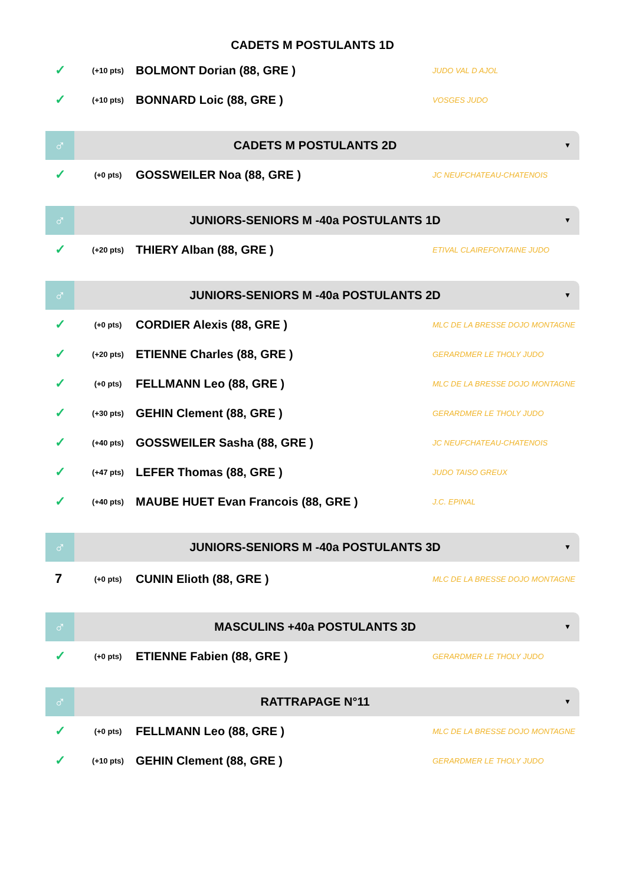CADETS M POSTULANTS 1D
✓ (+10 pts) BOLMONT Dorian (88, GRE ) JUDO VAL D AJOL
✓ (+10 pts) BONNARD Loic (88, GRE ) VOSGES JUDO
♂ CADETS M POSTULANTS 2D ▼
✓ (+0 pts) GOSSWEILER Noa (88, GRE ) JC NEUFCHATEAU-CHATENOIS
♂ JUNIORS-SENIORS M -40a POSTULANTS 1D ▼
✓ (+20 pts) THIERY Alban (88, GRE ) ETIVAL CLAIREFONTAINE JUDO
♂ JUNIORS-SENIORS M -40a POSTULANTS 2D ▼
✓ (+0 pts) CORDIER Alexis (88, GRE ) MLC DE LA BRESSE DOJO MONTAGNE
✓ (+20 pts) ETIENNE Charles (88, GRE ) GERARDMER LE THOLY JUDO
✓ (+0 pts) FELLMANN Leo (88, GRE ) MLC DE LA BRESSE DOJO MONTAGNE
✓ (+30 pts) GEHIN Clement (88, GRE ) GERARDMER LE THOLY JUDO
✓ (+40 pts) GOSSWEILER Sasha (88, GRE ) JC NEUFCHATEAU-CHATENOIS
✓ (+47 pts) LEFER Thomas (88, GRE ) JUDO TAISO GREUX
✓ (+40 pts) MAUBE HUET Evan Francois (88, GRE ) J.C. EPINAL
♂ JUNIORS-SENIORS M -40a POSTULANTS 3D ▼
7 (+0 pts) CUNIN Elioth (88, GRE ) MLC DE LA BRESSE DOJO MONTAGNE
♂ MASCULINS +40a POSTULANTS 3D ▼
✓ (+0 pts) ETIENNE Fabien (88, GRE ) GERARDMER LE THOLY JUDO
♂ RATTRAPAGE N°11 ▼
✓ (+0 pts) FELLMANN Leo (88, GRE ) MLC DE LA BRESSE DOJO MONTAGNE
✓ (+10 pts) GEHIN Clement (88, GRE ) GERARDMER LE THOLY JUDO